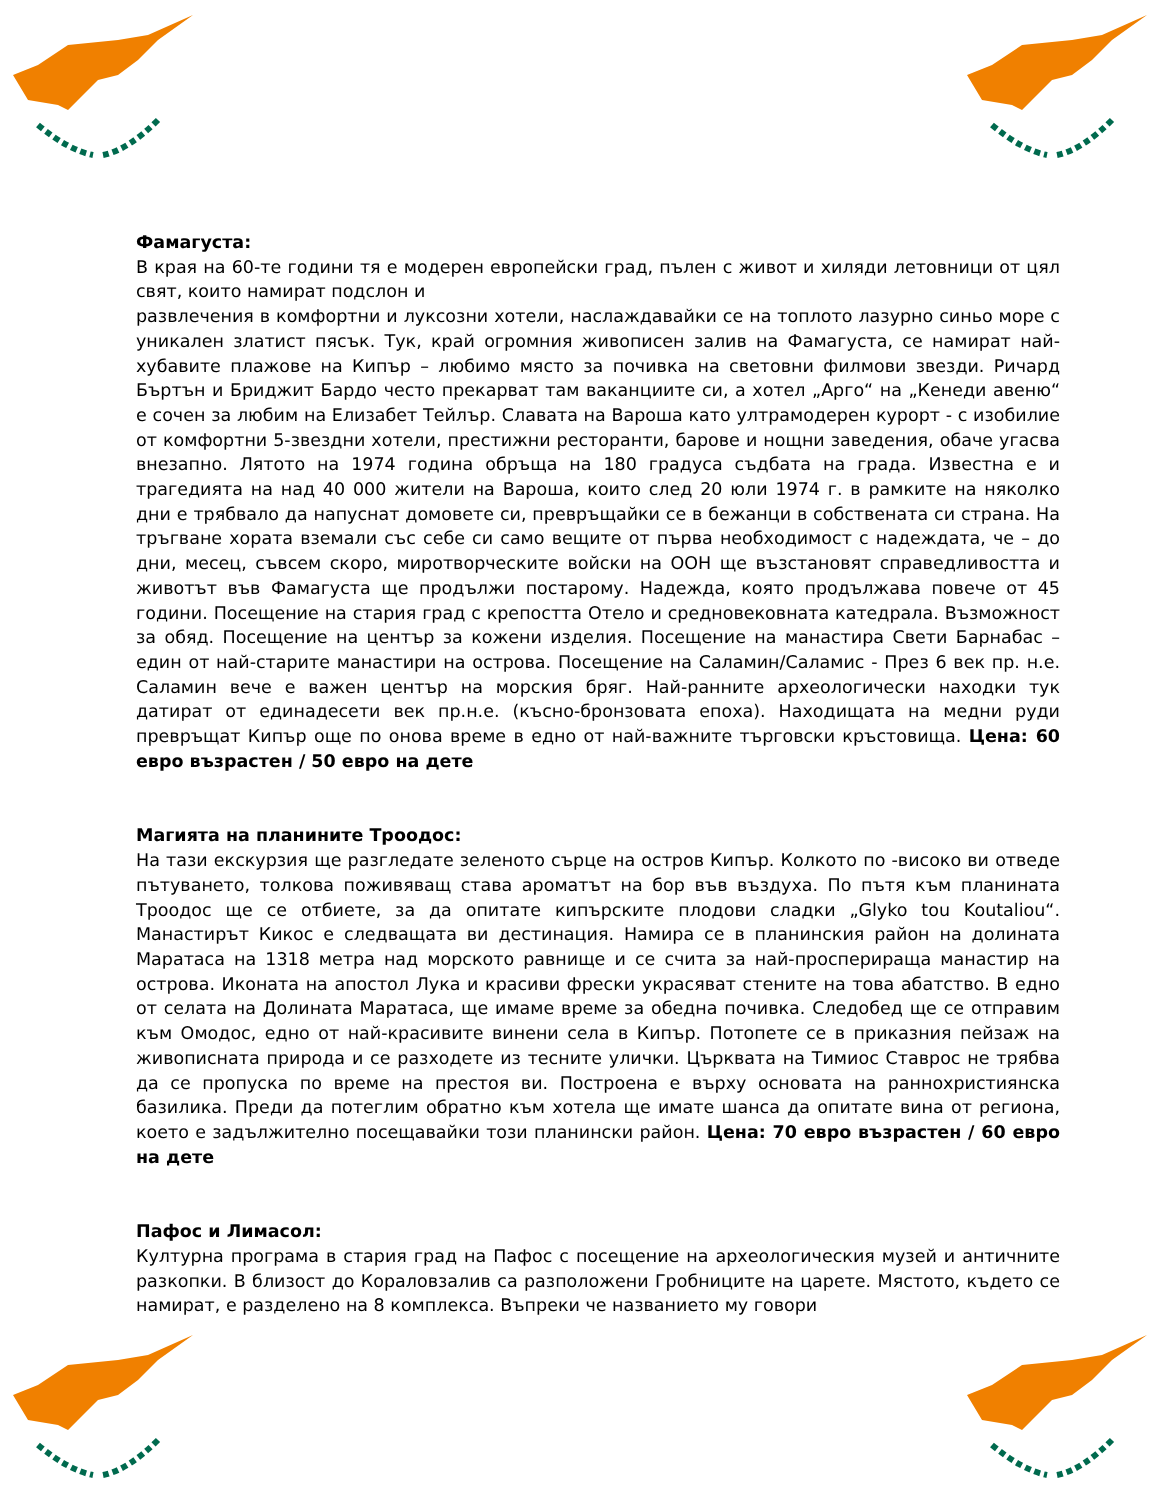Фамагуста:
В края на 60-те години тя е модерен европейски град, пълен с живот и хиляди летовници от цял свят, които намират подслон и
развлечения в комфортни и луксозни хотели, наслаждавайки се на топлото лазурно синьо море с уникален златист пясък. Тук, край огромния живописен залив на Фамагуста, се намират най-хубавите плажове на Кипър – любимо място за почивка на световни филмови звезди. Ричард Бъртън и Бриджит Бардо често прекарват там ваканциите си, а хотел „Арго“ на „Кенеди авеню“ е сочен за любим на Елизабет Тейлър. Славата на Вароша като ултрамодерен курорт - с изобилие от комфортни 5-звездни хотели, престижни ресторанти, барове и нощни заведения, обаче угасва внезапно. Лятото на 1974 година обръща на 180 градуса съдбата на града. Известна е и трагедията на над 40 000 жители на Вароша, които след 20 юли 1974 г. в рамките на няколко дни е трябвало да напуснат домовете си, превръщайки се в бежанци в собствената си страна. На тръгване хората вземали със себе си само вещите от първа необходимост с надеждата, че – до дни, месец, съвсем скоро, миротворческите войски на ООН ще възстановят справедливостта и животът във Фамагуста ще продължи постарому. Надежда, която продължава повече от 45 години. Посещение на стария град с крепостта Отело и средновековната катедрала. Възможност за обяд. Посещение на център за кожени изделия. Посещение на манастира Свети Барнабас – един от най-старите манастири на острова. Посещение на Саламин/Саламис - През 6 век пр. н.е. Саламин вече е важен център на морския бряг. Най-ранните археологически находки тук датират от единадесети век пр.н.е. (късно-бронзовата епоха). Находищата на медни руди превръщат Кипър още по онова време в едно от най-важните търговски кръстовища. Цена: 60 евро възрастен / 50 евро на дете
Магията на планините Троодос:
На тази екскурзия ще разгледате зеленото сърце на остров Кипър. Колкото по -високо ви отведе пътуването, толкова поживяващ става ароматът на бор във въздуха. По пътя към планината Троодос ще се отбиете, за да опитате кипърските плодови сладки „Glyko tou Koutaliou“. Манастирът Кикос е следващата ви дестинация. Намира се в планинския район на долината Маратаса на 1318 метра над морското равнище и се счита за най-просперираща манастир на острова. Иконата на апостол Лука и красиви фрески украсяват стените на това абатство. В едно от селата на Долината Маратаса, ще имаме време за обедна почивка. Следобед ще се отправим към Омодос, едно от най-красивите винени села в Кипър. Потопете се в приказния пейзаж на живописната природа и се разходете из тесните улички. Църквата на Тимиос Ставрос не трябва да се пропуска по време на престоя ви. Построена е върху основата на раннохристиянска базилика. Преди да потеглим обратно към хотела ще имате шанса да опитате вина от региона, което е задължително посещавайки този планински район. Цена: 70 евро възрастен / 60 евро на дете
Пафос и Лимасол:
Културна програма в стария град на Пафос с посещение на археологическия музей и античните разкопки. В близост до Кораловзалив са разположени Гробниците на царете. Мястото, където се намират, е разделено на 8 комплекса. Въпреки че названието му говори